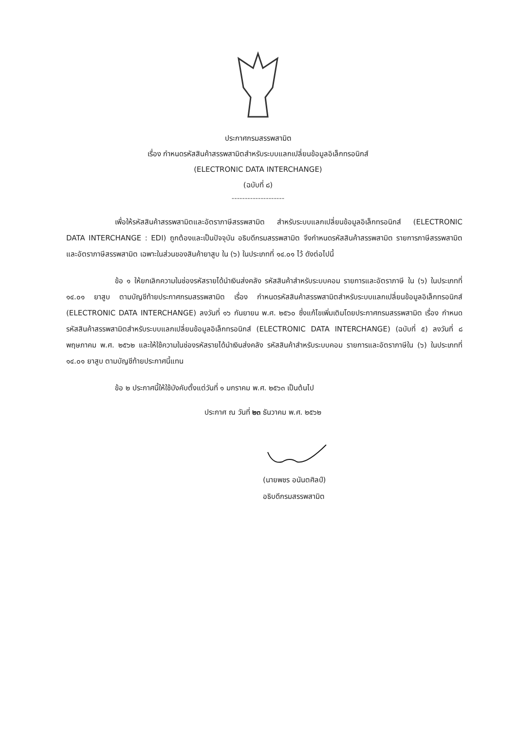ประกาศกรมสรรพสามิต
เรื่อง กำหนดรหัสสินค้าสรรพสามิตสำหรับระบบแลกเปลี่ยนข้อมูลอิเล็กทรอนิกส์
(ELECTRONIC DATA INTERCHANGE)
(ฉบับที่ ๘)
--------------------
เพื่อให้รหัสสินค้าสรรพสามิตและอัตราภาษีสรรพสามิต สำหรับระบบแลกเปลี่ยนข้อมูลอิเล็กทรอนิกส์ (ELECTRONIC DATA INTERCHANGE : EDI) ถูกต้องและเป็นปัจจุบัน อธิบดีกรมสรรพสามิต จึงกำหนดรหัสสินค้าสรรพสามิต รายการภาษีสรรพสามิต และอัตราภาษีสรรพสามิต เฉพาะในส่วนของสินค้ายาสูบ ใน (๖) ในประเภทที่ ๑๔.๐๑ ไว้ ดังต่อไปนี้
ข้อ ๑ ให้ยกเลิกความในช่องรหัสรายได้นำเงินส่งคลัง รหัสสินค้าสำหรับระบบคอม รายการและอัตราภาษี ใน (๖) ในประเภทที่ ๑๔.๐๑ ยาสูบ ตามบัญชีท้ายประกาศกรมสรรพสามิต เรื่อง กำหนดรหัสสินค้าสรรพสามิตสำหรับระบบแลกเปลี่ยนข้อมูลอิเล็กทรอนิกส์ (ELECTRONIC DATA INTERCHANGE) ลงวันที่ ๑๖ กันยายน พ.ศ. ๒๕๖๐ ซึ่งแก้ไขเพิ่มเติมโดยประกาศกรมสรรพสามิต เรื่อง กำหนดรหัสสินค้าสรรพสามิตสำหรับระบบแลกเปลี่ยนข้อมูลอิเล็กทรอนิกส์ (ELECTRONIC DATA INTERCHANGE) (ฉบับที่ ๕) ลงวันที่ ๘ พฤษภาคม พ.ศ. ๒๕๖๒ และให้ใช้ความในช่องรหัสรายได้นำเงินส่งคลัง รหัสสินค้าสำหรับระบบคอม รายการและอัตราภาษีใน (๖) ในประเภทที่ ๑๔.๐๑ ยาสูบ ตามบัญชีท้ายประกาศนี้แทน
ข้อ ๒ ประกาศนี้ให้ใช้บังคับตั้งแต่วันที่ ๑ มกราคม พ.ศ. ๒๕๖๓ เป็นต้นไป
ประกาศ ณ วันที่ ๒๓ ธันวาคม พ.ศ. ๒๕๖๒
(นายพชร อนันตศิลป์)
อธิบดีกรมสรรพสามิต